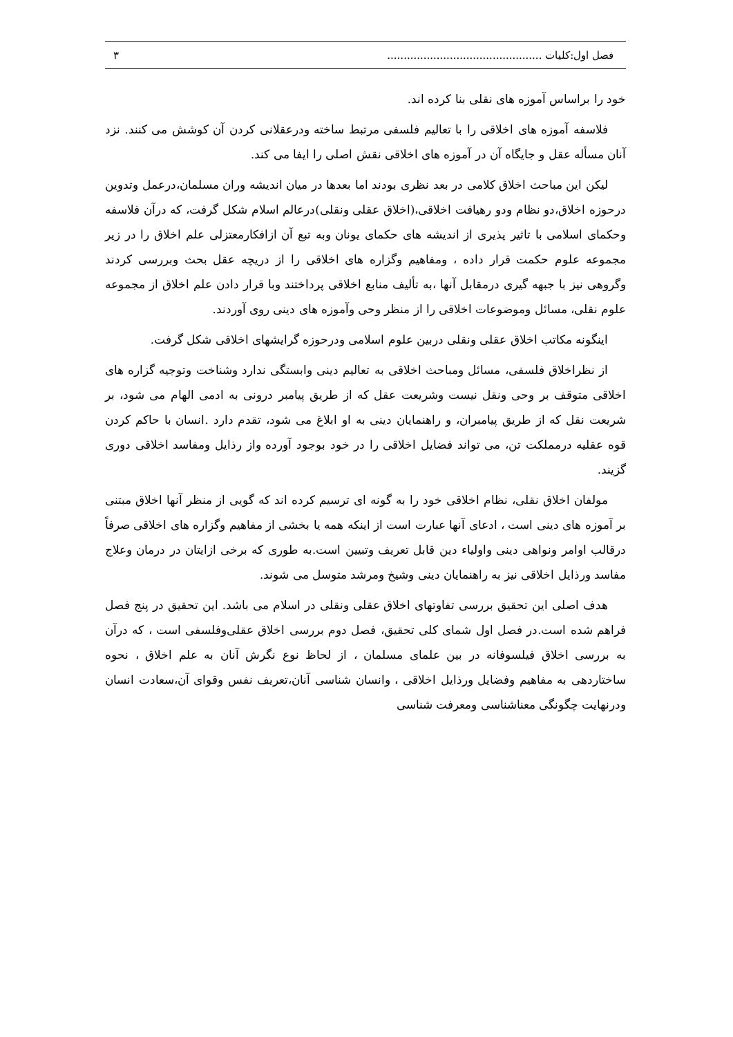فصل اول:کلیات ............................................... ۳
خود را براساس آموزه های نقلی بنا کرده اند.
فلاسفه آموزه های اخلاقی را با تعالیم فلسفی مرتبط ساخته ودرعقلانی کردن آن کوشش می کنند. نزد آنان مسأله عقل و جایگاه آن در آموزه های اخلاقی نقش اصلی را ایفا می کند.
لیکن این مباحث اخلاق کلامی در بعد نظری بودند اما بعدها در میان اندیشه وران مسلمان،درعمل وتدوین درحوزه اخلاق،دو نظام ودو رهیافت اخلاقی،(اخلاق عقلی ونقلی)درعالم اسلام شکل گرفت، که درآن فلاسفه وحکمای اسلامی با تاثیر پذیری از اندیشه های حکمای یونان وبه تبع آن ازافکارمعتزلی علم اخلاق را در زیر مجموعه علوم حکمت قرار داده ، ومفاهیم وگزاره های اخلاقی را از دریچه عقل بحث وبررسی کردند وگروهی نیز با جبهه گیری درمقابل آنها ،به تألیف منابع اخلاقی پرداختند وبا قرار دادن علم اخلاق از مجموعه علوم نقلی، مسائل وموضوعات اخلاقی را از منظر وحی وآموزه های دینی روی آوردند.
اینگونه مکاتب اخلاق عقلی ونقلی دربین علوم اسلامی ودرحوزه گرایشهای اخلاقی شکل گرفت.
از نظراخلاق فلسفی، مسائل ومباحث اخلاقی به تعالیم دینی وابستگی ندارد وشناخت وتوجیه گزاره های اخلاقی متوقف بر وحی ونقل نیست وشریعت عقل که از طریق پیامبر درونی به ادمی الهام می شود، بر شریعت نقل که از طریق پیامبران، و راهنمایان دینی به او ابلاغ می شود، تقدم دارد .انسان با حاکم کردن قوه عقلیه درمملکت تن، می تواند فضایل اخلاقی را در خود بوجود آورده واز رذایل ومفاسد اخلاقی دوری گزیند.
مولفان اخلاق نقلی، نظام اخلاقی خود را به گونه ای ترسیم کرده اند که گویی از منظر آنها اخلاق مبتنی بر آموزه های دینی است ، ادعای آنها عبارت است از اینکه همه یا بخشی از مفاهیم وگزاره های اخلاقی صرفاً درقالب اوامر ونواهی دینی واولیاء دین قابل تعریف وتبیین است.به طوری که برخی ازایتان در درمان وعلاج مفاسد ورذایل اخلاقی نیز به راهنمایان دینی وشیخ ومرشد متوسل می شوند.
هدف اصلی این تحقیق بررسی تفاوتهای اخلاق عقلی ونقلی در اسلام می باشد. این تحقیق در پنج فصل فراهم شده است.در فصل اول شمای کلی تحقیق، فصل دوم بررسی اخلاق عقلی‌وفلسفی است ، که درآن به بررسی اخلاق فیلسوفانه در بین علمای مسلمان ، از لحاظ نوع نگرش آنان به علم اخلاق ، نحوه ساختاردهی به مفاهیم وفضایل ورذایل اخلاقی ، وانسان شناسی آنان،تعریف نفس وقوای آن،سعادت انسان ودرنهایت چگونگی معناشناسی ومعرفت شناسی